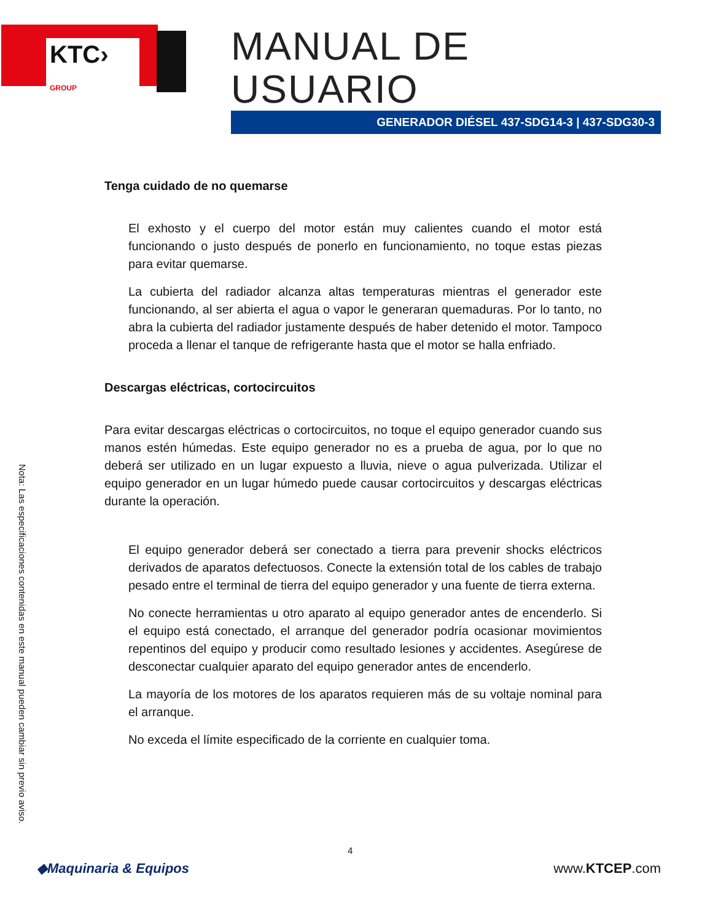KTC› GROUP
MANUAL DE USUARIO
GENERADOR DIÉSEL 437-SDG14-3 | 437-SDG30-3
Tenga cuidado de no quemarse
El exhosto y el cuerpo del motor están muy calientes cuando el motor está funcionando o justo después de ponerlo en funcionamiento, no toque estas piezas para evitar quemarse.
La cubierta del radiador alcanza altas temperaturas mientras el generador este funcionando, al ser abierta el agua o vapor le generaran quemaduras. Por lo tanto, no abra la cubierta del radiador justamente después de haber detenido el motor. Tampoco proceda a llenar el tanque de refrigerante hasta que el motor se halla enfriado.
Descargas eléctricas, cortocircuitos
Para evitar descargas eléctricas o cortocircuitos, no toque el equipo generador cuando sus manos estén húmedas. Este equipo generador no es a prueba de agua, por lo que no deberá ser utilizado en un lugar expuesto a lluvia, nieve o agua pulverizada. Utilizar el equipo generador en un lugar húmedo puede causar cortocircuitos y descargas eléctricas durante la operación.
El equipo generador deberá ser conectado a tierra para prevenir shocks eléctricos derivados de aparatos defectuosos. Conecte la extensión total de los cables de trabajo pesado entre el terminal de tierra del equipo generador y una fuente de tierra externa.
No conecte herramientas u otro aparato al equipo generador antes de encenderlo. Si el equipo está conectado, el arranque del generador podría ocasionar movimientos repentinos del equipo y producir como resultado lesiones y accidentes. Asegúrese de desconectar cualquier aparato del equipo generador antes de encenderlo.
La mayoría de los motores de los aparatos requieren más de su voltaje nominal para el arranque.
No exceda el límite especificado de la corriente en cualquier toma.
Nota: Las especificaciones contenidas en este manual pueden cambiar sin previo aviso.
4
◆Maquinaria & Equipos www.KTCEP.com